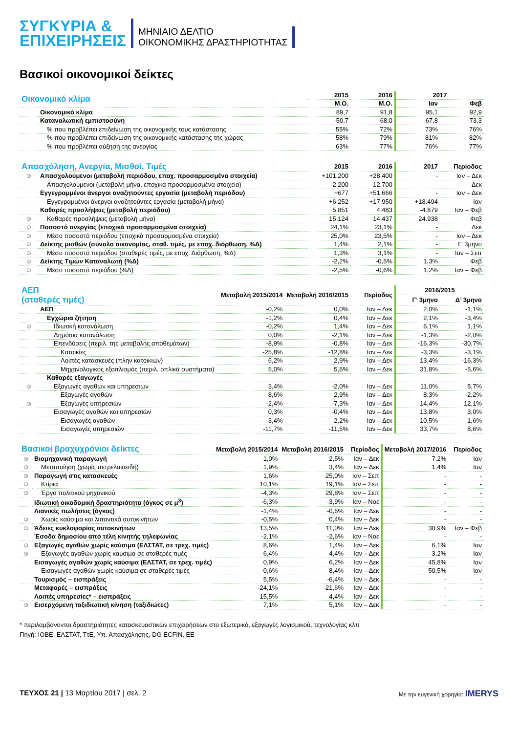ΣΥΓΚΥΡΙΑ &
ΕΠΙΧΕΙΡΗΣΕΙΣ
ΜΗΝΙΑΙΟ ΔΕΛΤΙΟ
ΟΙΚΟΝΟΜΙΚΗΣ ΔΡΑΣΤΗΡΙΟΤΗΤΑΣ
Βασικοί οικονομικοί δείκτες
| Οικονομικό κλίμα | | 2015 | 2016 | 2017 | |
| --- | --- | --- | --- | --- | --- |
| | | Μ.Ο. | Μ.Ο. | Ιαν | Φεβ |
| | Οικονομικό κλίμα | 89,7 | 91,8 | 95,1 | 92,9 |
| | Καταναλωτική εμπιστοσύνη | -50,7 | -68,0 | -67,8 | -73,3 |
| | % που προβλέπει επιδείνωση της οικονομικής τους κατάστασης | 55% | 72% | 73% | 76% |
| | % που προβλέπει επιδείνωση της οικονομικής κατάστασης της χώρας | 58% | 79% | 81% | 82% |
| | % που προβλέπει αύξηση της ανεργίας | 63% | 77% | 76% | 77% |
| Απασχόληση, Ανεργία, Μισθοί, Τιμές | | 2015 | 2016 | 2017 | Περίοδος |
| --- | --- | --- | --- | --- | --- |
| ☺ | Απασχολούμενοι (μεταβολή περιόδου, εποχ. προσαρμοσμένα στοιχεία) | +101.200 | +28.400 | - | Ιαν – Δεκ |
| | Απασχολούμενοι (μεταβολή μήνα, εποχικά προσαρμοσμένα στοιχεία) | -2.200 | -12.700 | - | Δεκ |
| | Εγγεγραμμένοι άνεργοι αναζητούντες εργασία (μεταβολή περιόδου) | +677 | +51.666 | - | Ιαν – Δεκ |
| | Εγγεγραμμένοι άνεργοι αναζητούντες εργασία (μεταβολή μήνα) | +6.252 | +17.950 | +18.494 | Ιαν |
| | Καθαρές προσλήψεις (μεταβολή περιόδου) | 5.851 | 4.483 | -4.879 | Ιαν – Φεβ |
| ☺ | Καθαρές προσλήψεις (μεταβολή μήνα) | 15.124 | 14.437 | 24.938 | Φεβ |
| ☺ | Ποσοστό ανεργίας (εποχικά προσαρμοσμένα στοιχεία) | 24,1% | 23,1% | - | Δεκ |
| ☺ | Μέσο ποσοστό περιόδου (εποχικά προσαρμοσμένα στοιχεία) | 25,0% | 23,5% | - | Ιαν – Δεκ |
| ☺ | Δείκτης μισθών (σύνολο οικονομίας, σταθ. τιμές, με εποχ. διόρθωση, %Δ) | 1,4% | 2,1% | - | Γ’ 3μηνο |
| ☺ | Μέσο ποσοστό περιόδου (σταθερές τιμές, με εποχ. Διόρθωση, %Δ) | 1,3% | 3,1% | - | Ιαν – Σεπ |
| ☺ | Δείκτης Τιμών Καταναλωτή (%Δ) | -2,2% | -0,5% | 1,3% | Φεβ |
| ☺ | Μέσο ποσοστό περιόδου (%Δ) | -2,5% | -0,6% | 1,2% | Ιαν – Φεβ |
| ΑΕΠ (σταθερές τιμές) | | Μεταβολή 2015/2014 | Μεταβολή 2016/2015 | Περίοδος | 2016/2015 | |
| --- | --- | --- | --- | --- | --- | --- |
| | | | | | Γ’ 3μηνο | Δ’ 3μηνο |
| | ΑΕΠ | -0,2% | 0,0% | Ιαν – Δεκ | 2,0% | -1,1% |
| | Εγχώρια ζήτηση | -1,2% | 0,4% | Ιαν – Δεκ | 2,1% | -3,4% |
| ☺ | Ιδιωτική κατανάλωση | -0,2% | 1,4% | Ιαν – Δεκ | 6,1% | 1,1% |
| | Δημόσια κατανάλωση | 0,0% | -2,1% | Ιαν – Δεκ | -1,3% | -2,0% |
| | Επενδύσεις (περιλ. της μεταβολής αποθεμάτων) | -8,9% | -0,8% | Ιαν – Δεκ | -16,3% | -30,7% |
| | Κατοικίες | -25,8% | -12,8% | Ιαν – Δεκ | -3,3% | -3,1% |
| | Λοιπές κατασκευές (πλην κατοικιών) | 6,2% | 2,9% | Ιαν – Δεκ | 13,4% | -16,3% |
| | Μηχανολογικός εξοπλισμός (περιλ. οπλικά συστήματα) | 5,0% | 5,6% | Ιαν – Δεκ | 31,8% | -5,6% |
| | Καθαρές εξαγωγές | | | | | |
| ☺ | Εξαγωγές αγαθών και υπηρεσιών | 3,4% | -2,0% | Ιαν – Δεκ | 11,0% | 5,7% |
| | Εξαγωγές αγαθών | 8,6% | 2,9% | Ιαν – Δεκ | 8,3% | -2,2% |
| ☺ | Εξαγωγές υπηρεσιών | -2,4% | -7,3% | Ιαν – Δεκ | 14,4% | 12,1% |
| | Εισαγωγές αγαθών και υπηρεσιών | 0,3% | -0,4% | Ιαν – Δεκ | 13,8% | 3,0% |
| | Εισαγωγές αγαθών | 3,4% | 2,2% | Ιαν – Δεκ | 10,5% | 1,6% |
| | Εισαγωγές υπηρεσιών | -11,7% | -11,5% | Ιαν – Δεκ | 33,7% | 8,6% |
| Βασικοί βραχυχρόνιοι δείκτες | | Μεταβολή 2015/2014 | Μεταβολή 2016/2015 | Περίοδος | Μεταβολή 2017/2016 | Περίοδος |
| --- | --- | --- | --- | --- | --- | --- |
| ☺ | Βιομηχανική παραγωγή | 1,0% | 2,5% | Ιαν – Δεκ | 7,2% | Ιαν |
| ☺ | Μεταποίηση (χωρίς πετρελαιοειδή) | 1,9% | 3,4% | Ιαν – Δεκ | 1,4% | Ιαν |
| ☺ | Παραγωγή στις κατασκευές | 1,6% | 25,0% | Ιαν – Σεπ | - | - |
| ☺ | Κτίρια | 10,1% | 19,1% | Ιαν – Σεπ | - | - |
| ☺ | Έργα πολιτικού μηχανικού | -4,3% | 29,8% | Ιαν – Σεπ | - | - |
| | Ιδιωτική οικοδομική δραστηριότητα (όγκος σε μ<sup>3</sup>) | -6,3% | -3,9% | Ιαν – Νοε | - | - |
| | Λιανικές πωλήσεις (όγκος) | -1,4% | -0,6% | Ιαν – Δεκ | - | - |
| ☺ | Χωρίς καύσιμα και λιπαντικά αυτοκινήτων | -0,5% | 0,4% | Ιαν – Δεκ | - | - |
| ☺ | Άδειες κυκλοφορίας αυτοκινήτων | 13,5% | 11,0% | Ιαν – Δεκ | 30,9% | Ιαν – Φεβ |
| | Έσοδα δημοσίου από τέλη κινητής τηλεφωνίας | -2,1% | -2,6% | Ιαν – Νοε | - | - |
| ☺ | Εξαγωγές αγαθών χωρίς καύσιμα (ΕΛΣΤΑΤ, σε τρεχ. τιμές) | 8,6% | 1,4% | Ιαν – Δεκ | 6,1% | Ιαν |
| ☺ | Εξαγωγές αγαθών χωρίς καύσιμα σε σταθερές τιμές | 6,4% | 4,4% | Ιαν – Δεκ | 3,2% | Ιαν |
| | Εισαγωγές αγαθών χωρίς καύσιμα (ΕΛΣΤΑΤ, σε τρεχ. τιμές) | 0,9% | 6,2% | Ιαν – Δεκ | 45,8% | Ιαν |
| | Εισαγωγές αγαθών χωρίς καύσιμα σε σταθερές τιμές | 0,6% | 8,4% | Ιαν – Δεκ | 50,5% | Ιαν |
| | Τουρισμός – εισπράξεις | 5,5% | -6,4% | Ιαν – Δεκ | - | - |
| | Μεταφορές – εισπράξεις | -24,1% | -21,6% | Ιαν – Δεκ | - | - |
| | Λοιπές υπηρεσίες* – εισπράξεις | -15,5% | 4,4% | Ιαν – Δεκ | - | - |
| ☺ | Εισερχόμενη ταξιδιωτική κίνηση (ταξιδιώτες) | 7,1% | 5,1% | Ιαν – Δεκ | - | - |
* περιλαμβάνονται δραστηριότητες κατασκευαστικών επιχειρήσεων στο εξωτερικό, εξαγωγές λογισμικού, τεχνολογίας κλπ
Πηγή: ΙΟΒΕ, ΕΛΣΤΑΤ, ΤτΕ, Υπ. Απασχόλησης, DG ECFIN, ΕΕ
ΤΕΥΧΟΣ 21 | 13 Μαρτίου 2017 | σελ. 2
Με την ευγενική χορηγία: IMERYS